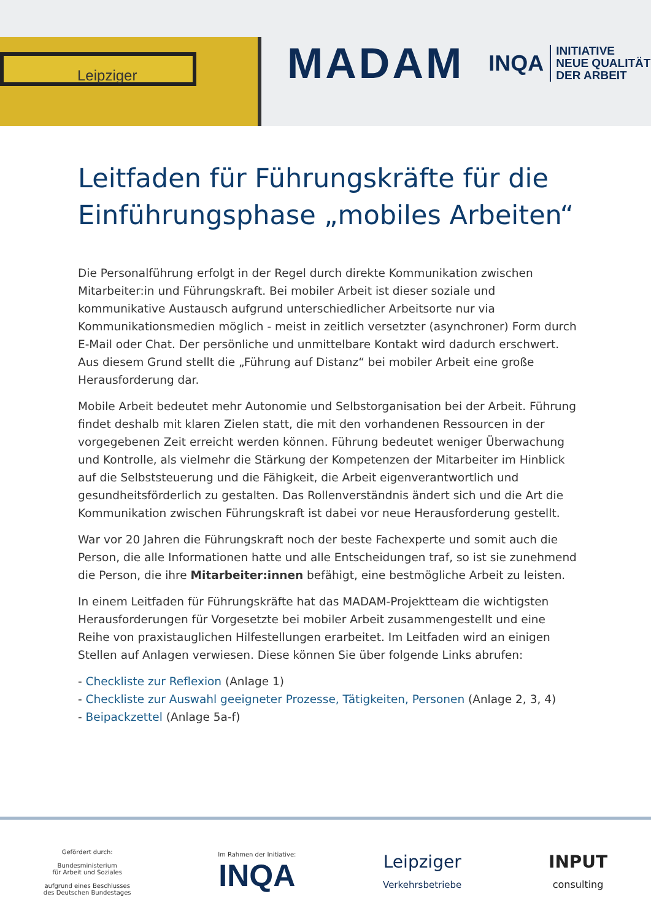Leipziger
MADAM
INQA
INITIATIVE
NEUE QUALITÄT
DER ARBEIT
Leitfaden für Führungskräfte für die Einführungsphase „mobiles Arbeiten“
Die Personalführung erfolgt in der Regel durch direkte Kommunikation zwischen Mitarbeiter:in und Führungskraft. Bei mobiler Arbeit ist dieser soziale und kommunikative Austausch aufgrund unterschiedlicher Arbeitsorte nur via Kommunikationsmedien möglich - meist in zeitlich versetzter (asynchroner) Form durch E-Mail oder Chat. Der persönliche und unmittelbare Kontakt wird dadurch erschwert. Aus diesem Grund stellt die „Führung auf Distanz“ bei mobiler Arbeit eine große Herausforderung dar.
Mobile Arbeit bedeutet mehr Autonomie und Selbstorganisation bei der Arbeit. Führung findet deshalb mit klaren Zielen statt, die mit den vorhandenen Ressourcen in der vorgegebenen Zeit erreicht werden können. Führung bedeutet weniger Überwachung und Kontrolle, als vielmehr die Stärkung der Kompetenzen der Mitarbeiter im Hinblick auf die Selbststeuerung und die Fähigkeit, die Arbeit eigenverantwortlich und gesundheitsförderlich zu gestalten. Das Rollenverständnis ändert sich und die Art die Kommunikation zwischen Führungskraft ist dabei vor neue Herausforderung gestellt.
War vor 20 Jahren die Führungskraft noch der beste Fachexperte und somit auch die Person, die alle Informationen hatte und alle Entscheidungen traf, so ist sie zunehmend die Person, die ihre Mitarbeiter:innen befähigt, eine bestmögliche Arbeit zu leisten.
In einem Leitfaden für Führungskräfte hat das MADAM-Projektteam die wichtigsten Herausforderungen für Vorgesetzte bei mobiler Arbeit zusammengestellt und eine Reihe von praxistauglichen Hilfestellungen erarbeitet. Im Leitfaden wird an einigen Stellen auf Anlagen verwiesen. Diese können Sie über folgende Links abrufen:
- Checkliste zur Reflexion (Anlage 1)
- Checkliste zur Auswahl geeigneter Prozesse, Tätigkeiten, Personen (Anlage 2, 3, 4)
- Beipackzettel (Anlage 5a-f)
Gefördert durch:
Bundesministerium
für Arbeit und Soziales
aufgrund eines Beschlusses
des Deutschen Bundestages
Im Rahmen der Initiative:
INQA
Leipziger
Verkehrsbetriebe
INPUT
consulting